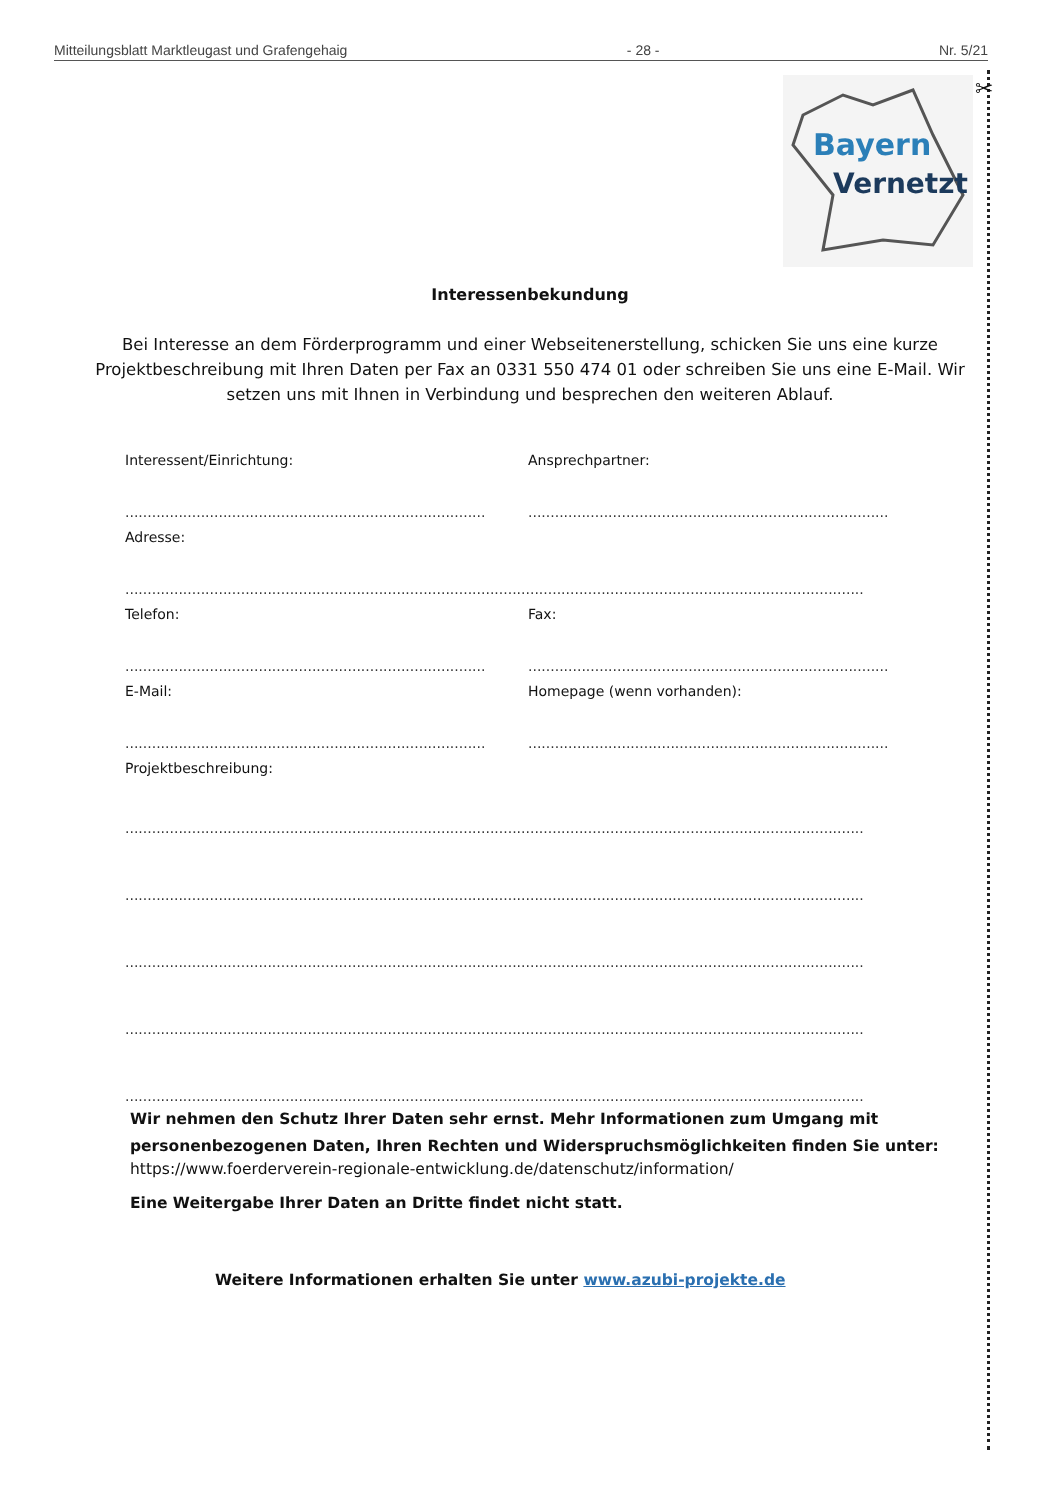Mitteilungsblatt Marktleugast und Grafengehaig - 28 - Nr. 5/21
✂
Bayern
Vernetzt
Interessenbekundung
Bei Interesse an dem Förderprogramm und einer Webseitenerstellung, schicken Sie uns eine kurze Projektbeschreibung mit Ihren Daten per Fax an 0331 550 474 01 oder schreiben Sie uns eine E-Mail. Wir setzen uns mit Ihnen in Verbindung und besprechen den weiteren Ablauf.
Interessent/Einrichtung: Ansprechpartner:
................................................................................. .................................................................................
Adresse:
......................................................................................................................................................................................
Telefon: Fax:
................................................................................. .................................................................................
E-Mail: Homepage (wenn vorhanden):
................................................................................. .................................................................................
Projektbeschreibung:
......................................................................................................................................................................................
......................................................................................................................................................................................
......................................................................................................................................................................................
......................................................................................................................................................................................
......................................................................................................................................................................................
Wir nehmen den Schutz Ihrer Daten sehr ernst. Mehr Informationen zum Umgang mit personenbezogenen Daten, Ihren Rechten und Widerspruchsmöglichkeiten finden Sie unter:
https://www.foerderverein-regionale-entwicklung.de/datenschutz/information/
Eine Weitergabe Ihrer Daten an Dritte findet nicht statt.
Weitere Informationen erhalten Sie unter www.azubi-projekte.de